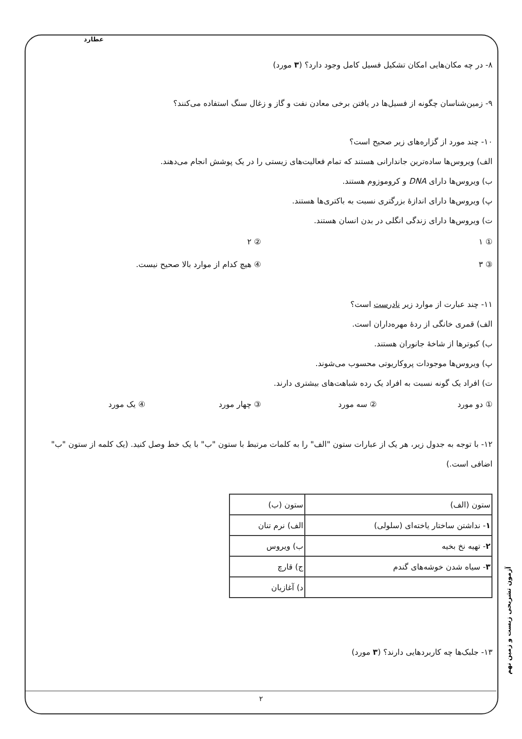عطارد
۸- در چه مکان‌هایی امکان تشکیل فسیل کامل وجود دارد؟ (۳ مورد)
۹- زمین‌شناسان چگونه از فسیل‌ها در یافتن برخی معادن نفت و گاز و زغال سنگ استفاده می‌کنند؟
۱۰- چند مورد از گزاره‌های زیر صحیح است؟
الف) ویروس‌ها ساده‌ترین جاندارانی هستند که تمام فعالیت‌های زیستی را در یک پوشش انجام می‌دهند.
ب) ویروس‌ها دارای DNA و کروموزوم هستند.
پ) ویروس‌ها دارای اندازهٔ بزرگتری نسبت به باکتری‌ها هستند.
ت) ویروس‌ها دارای زندگی انگلی در بدن انسان هستند.
① ۱ ② ۲
③ ۳ ④ هیچ کدام از موارد بالا صحیح نیست.
۱۱- چند عبارت از موارد زیر نادرست است؟
الف) قمری خانگی از ردهٔ مهره‌داران است.
ب) کبوترها از شاخهٔ جانوران هستند.
پ) ویروس‌ها موجودات پروکاریوتی محسوب می‌شوند.
ت) افراد یک گونه نسبت به افراد یک رده شباهت‌های بیشتری دارند.
① دو مورد ② سه مورد ③ چهار مورد ④ یک مورد
۱۲- با توجه به جدول زیر، هر یک از عبارات ستون "الف" را به کلمات مرتبط با ستون "ب" با یک خط وصل کنید. (یک کلمه از ستون "ب" اضافی است.)
| ستون (الف) | ستون (ب) |
| ۱ - نداشتن ساختار یاخته‌ای (سلولی) | الف) نرم تنان |
| ۲ - تهیه نخ بخیه | ب) ویروس |
| ۳ - سیاه شدن خوشه‌های گندم | ج) قارچ |
| | د) آغازیان |
۱۳- جلبک‌ها چه کاربردهایی دارند؟ (۳ مورد)
آزمون تشریحی زیست و زمین نهم
۲